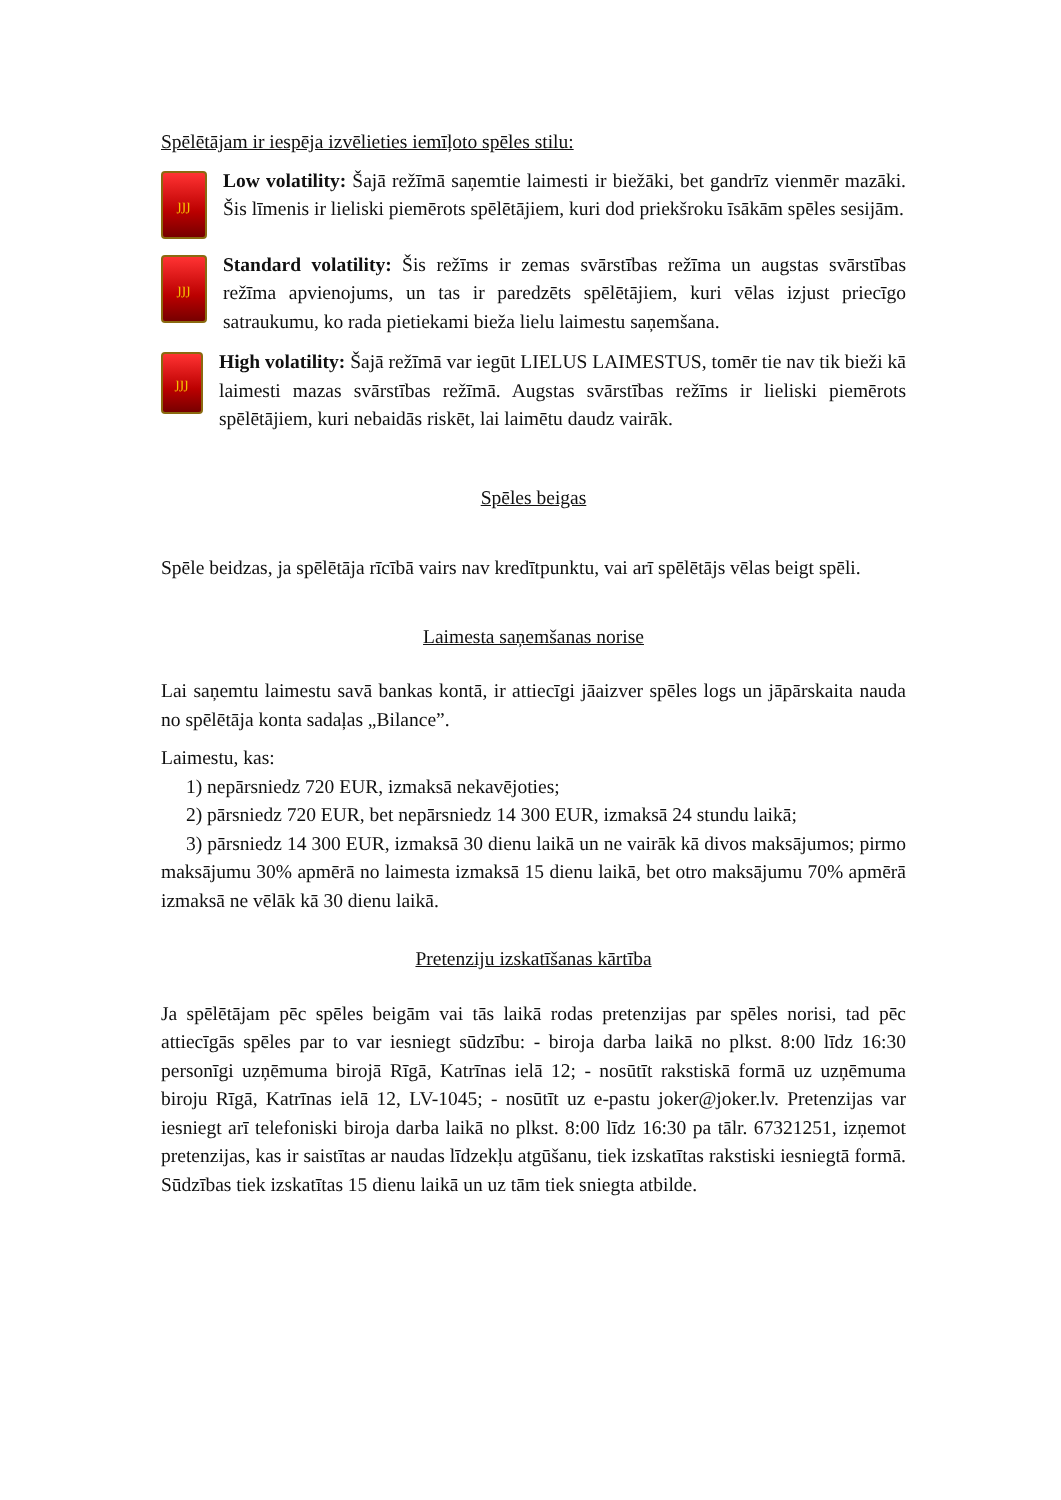Spēlētājam ir iespēja izvēlieties iemīļoto spēles stilu:
ȷȷȷ
Low volatility: Šajā režīmā saņemtie laimesti ir biežāki, bet gandrīz vienmēr mazāki. Šis līmenis ir lieliski piemērots spēlētājiem, kuri dod priekšroku īsākām spēles sesijām.
ȷȷȷ
Standard volatility: Šis režīms ir zemas svārstības režīma un augstas svārstības režīma apvienojums, un tas ir paredzēts spēlētājiem, kuri vēlas izjust priecīgo satraukumu, ko rada pietiekami bieža lielu laimestu saņemšana.
ȷȷȷ
High volatility: Šajā režīmā var iegūt LIELUS LAIMESTUS, tomēr tie nav tik bieži kā laimesti mazas svārstības režīmā. Augstas svārstības režīms ir lieliski piemērots spēlētājiem, kuri nebaidās riskēt, lai laimētu daudz vairāk.
Spēles beigas
Spēle beidzas, ja spēlētāja rīcībā vairs nav kredītpunktu, vai arī spēlētājs vēlas beigt spēli.
Laimesta saņemšanas norise
Lai saņemtu laimestu savā bankas kontā, ir attiecīgi jāaizver spēles logs un jāpārskaita nauda no spēlētāja konta sadaļas „Bilance”.
Laimestu, kas:
1) nepārsniedz 720 EUR, izmaksā nekavējoties;
2) pārsniedz 720 EUR, bet nepārsniedz 14 300 EUR, izmaksā 24 stundu laikā;
3) pārsniedz 14 300 EUR, izmaksā 30 dienu laikā un ne vairāk kā divos maksājumos; pirmo maksājumu 30% apmērā no laimesta izmaksā 15 dienu laikā, bet otro maksājumu 70% apmērā izmaksā ne vēlāk kā 30 dienu laikā.
Pretenziju izskatīšanas kārtība
Ja spēlētājam pēc spēles beigām vai tās laikā rodas pretenzijas par spēles norisi, tad pēc attiecīgās spēles par to var iesniegt sūdzību: - biroja darba laikā no plkst. 8:00 līdz 16:30 personīgi uzņēmuma birojā Rīgā, Katrīnas ielā 12; - nosūtīt rakstiskā formā uz uzņēmuma biroju Rīgā, Katrīnas ielā 12, LV-1045; - nosūtīt uz e-pastu joker@joker.lv. Pretenzijas var iesniegt arī telefoniski biroja darba laikā no plkst. 8:00 līdz 16:30 pa tālr. 67321251, izņemot pretenzijas, kas ir saistītas ar naudas līdzekļu atgūšanu, tiek izskatītas rakstiski iesniegtā formā. Sūdzības tiek izskatītas 15 dienu laikā un uz tām tiek sniegta atbilde.